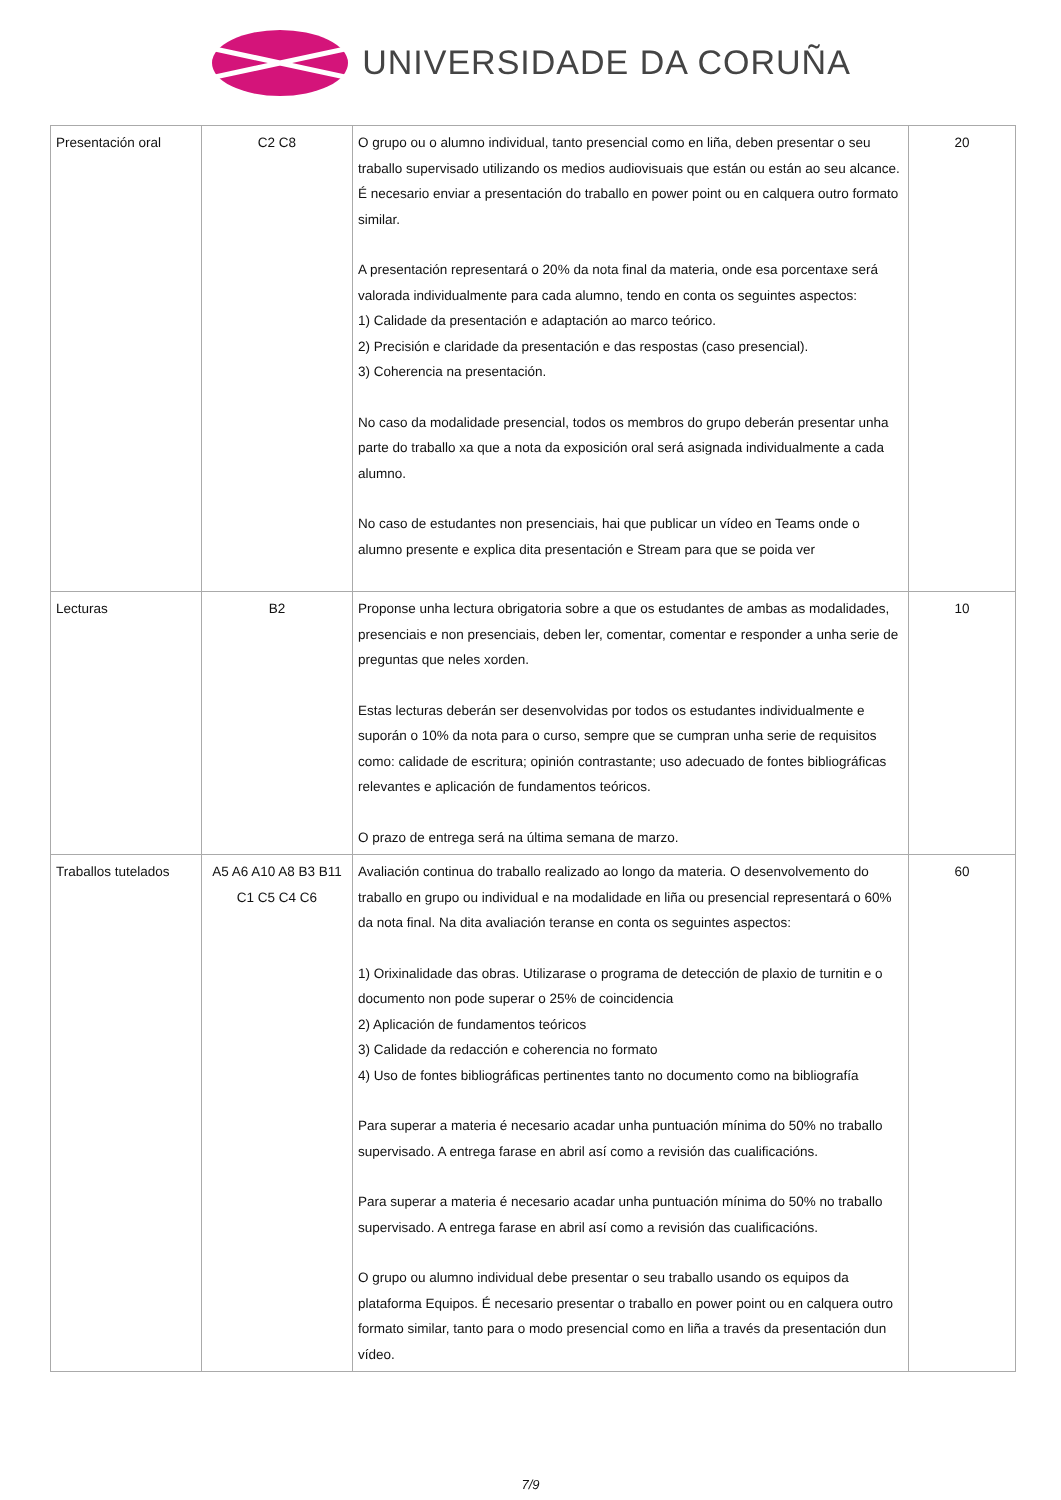UNIVERSIDADE DA CORUÑA
| Presentación oral | C2 C8 | O grupo ou o alumno individual, tanto presencial como en liña, deben presentar o seu traballo supervisado utilizando os medios audiovisuais que están ou están ao seu alcance. É necesario enviar a presentación do traballo en power point ou en calquera outro formato similar. A presentación representará o 20% da nota final da materia, onde esa porcentaxe será valorada individualmente para cada alumno, tendo en conta os seguintes aspectos: 1) Calidade da presentación e adaptación ao marco teórico. 2) Precisión e claridade da presentación e das respostas (caso presencial). 3) Coherencia na presentación. No caso da modalidade presencial, todos os membros do grupo deberán presentar unha parte do traballo xa que a nota da exposición oral será asignada individualmente a cada alumno. No caso de estudantes non presenciais, hai que publicar un vídeo en Teams onde o alumno presente e explica dita presentación e Stream para que se poida ver | 20 |
| Lecturas | B2 | Proponse unha lectura obrigatoria sobre a que os estudantes de ambas as modalidades, presenciais e non presenciais, deben ler, comentar, comentar e responder a unha serie de preguntas que neles xorden. Estas lecturas deberán ser desenvolvidas por todos os estudantes individualmente e suporán o 10% da nota para o curso, sempre que se cumpran unha serie de requisitos como: calidade de escritura; opinión contrastante; uso adecuado de fontes bibliográficas relevantes e aplicación de fundamentos teóricos. O prazo de entrega será na última semana de marzo. | 10 |
| Traballos tutelados | A5 A6 A10 A8 B3 B11 C1 C5 C4 C6 | Avaliación continua do traballo realizado ao longo da materia. O desenvolvemento do traballo en grupo ou individual e na modalidade en liña ou presencial representará o 60% da nota final. Na dita avaliación teranse en conta os seguintes aspectos: 1) Orixinalidade das obras. Utilizarase o programa de detección de plaxio de turnitin e o documento non pode superar o 25% de coincidencia 2) Aplicación de fundamentos teóricos 3) Calidade da redacción e coherencia no formato 4) Uso de fontes bibliográficas pertinentes tanto no documento como na bibliografía Para superar a materia é necesario acadar unha puntuación mínima do 50% no traballo supervisado. A entrega farase en abril así como a revisión das cualificacións. Para superar a materia é necesario acadar unha puntuación mínima do 50% no traballo supervisado. A entrega farase en abril así como a revisión das cualificacións. O grupo ou alumno individual debe presentar o seu traballo usando os equipos da plataforma Equipos. É necesario presentar o traballo en power point ou en calquera outro formato similar, tanto para o modo presencial como en liña a través da presentación dun vídeo. | 60 |
7/9